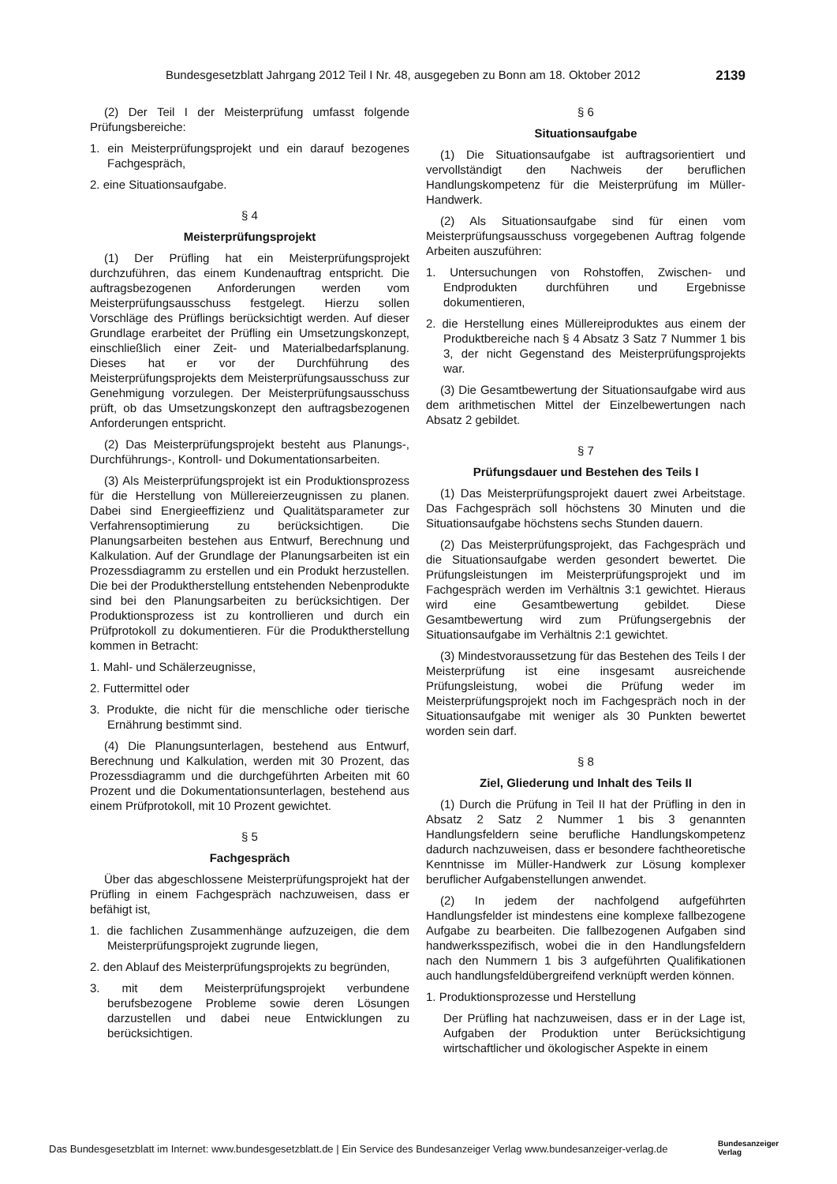Bundesgesetzblatt Jahrgang 2012 Teil I Nr. 48, ausgegeben zu Bonn am 18. Oktober 2012 2139
(2) Der Teil I der Meisterprüfung umfasst folgende Prüfungsbereiche:
1. ein Meisterprüfungsprojekt und ein darauf bezogenes Fachgespräch,
2. eine Situationsaufgabe.
§ 4
Meisterprüfungsprojekt
(1) Der Prüfling hat ein Meisterprüfungsprojekt durchzuführen, das einem Kundenauftrag entspricht. Die auftragsbezogenen Anforderungen werden vom Meisterprüfungsausschuss festgelegt. Hierzu sollen Vorschläge des Prüflings berücksichtigt werden. Auf dieser Grundlage erarbeitet der Prüfling ein Umsetzungskonzept, einschließlich einer Zeit- und Materialbedarfsplanung. Dieses hat er vor der Durchführung des Meisterprüfungsprojekts dem Meisterprüfungsausschuss zur Genehmigung vorzulegen. Der Meisterprüfungsausschuss prüft, ob das Umsetzungskonzept den auftragsbezogenen Anforderungen entspricht.
(2) Das Meisterprüfungsprojekt besteht aus Planungs-, Durchführungs-, Kontroll- und Dokumentationsarbeiten.
(3) Als Meisterprüfungsprojekt ist ein Produktionsprozess für die Herstellung von Müllereierzeugnissen zu planen. Dabei sind Energieeffizienz und Qualitätsparameter zur Verfahrensoptimierung zu berücksichtigen. Die Planungsarbeiten bestehen aus Entwurf, Berechnung und Kalkulation. Auf der Grundlage der Planungsarbeiten ist ein Prozessdiagramm zu erstellen und ein Produkt herzustellen. Die bei der Produktherstellung entstehenden Nebenprodukte sind bei den Planungsarbeiten zu berücksichtigen. Der Produktionsprozess ist zu kontrollieren und durch ein Prüfprotokoll zu dokumentieren. Für die Produktherstellung kommen in Betracht:
1. Mahl- und Schälerzeugnisse,
2. Futtermittel oder
3. Produkte, die nicht für die menschliche oder tierische Ernährung bestimmt sind.
(4) Die Planungsunterlagen, bestehend aus Entwurf, Berechnung und Kalkulation, werden mit 30 Prozent, das Prozessdiagramm und die durchgeführten Arbeiten mit 60 Prozent und die Dokumentationsunterlagen, bestehend aus einem Prüfprotokoll, mit 10 Prozent gewichtet.
§ 5
Fachgespräch
Über das abgeschlossene Meisterprüfungsprojekt hat der Prüfling in einem Fachgespräch nachzuweisen, dass er befähigt ist,
1. die fachlichen Zusammenhänge aufzuzeigen, die dem Meisterprüfungsprojekt zugrunde liegen,
2. den Ablauf des Meisterprüfungsprojekts zu begründen,
3. mit dem Meisterprüfungsprojekt verbundene berufsbezogene Probleme sowie deren Lösungen darzustellen und dabei neue Entwicklungen zu berücksichtigen.
§ 6
Situationsaufgabe
(1) Die Situationsaufgabe ist auftragsorientiert und vervollständigt den Nachweis der beruflichen Handlungskompetenz für die Meisterprüfung im Müller-Handwerk.
(2) Als Situationsaufgabe sind für einen vom Meisterprüfungsausschuss vorgegebenen Auftrag folgende Arbeiten auszuführen:
1. Untersuchungen von Rohstoffen, Zwischen- und Endprodukten durchführen und Ergebnisse dokumentieren,
2. die Herstellung eines Müllereiproduktes aus einem der Produktbereiche nach § 4 Absatz 3 Satz 7 Nummer 1 bis 3, der nicht Gegenstand des Meisterprüfungsprojekts war.
(3) Die Gesamtbewertung der Situationsaufgabe wird aus dem arithmetischen Mittel der Einzelbewertungen nach Absatz 2 gebildet.
§ 7
Prüfungsdauer und Bestehen des Teils I
(1) Das Meisterprüfungsprojekt dauert zwei Arbeitstage. Das Fachgespräch soll höchstens 30 Minuten und die Situationsaufgabe höchstens sechs Stunden dauern.
(2) Das Meisterprüfungsprojekt, das Fachgespräch und die Situationsaufgabe werden gesondert bewertet. Die Prüfungsleistungen im Meisterprüfungsprojekt und im Fachgespräch werden im Verhältnis 3:1 gewichtet. Hieraus wird eine Gesamtbewertung gebildet. Diese Gesamtbewertung wird zum Prüfungsergebnis der Situationsaufgabe im Verhältnis 2:1 gewichtet.
(3) Mindestvoraussetzung für das Bestehen des Teils I der Meisterprüfung ist eine insgesamt ausreichende Prüfungsleistung, wobei die Prüfung weder im Meisterprüfungsprojekt noch im Fachgespräch noch in der Situationsaufgabe mit weniger als 30 Punkten bewertet worden sein darf.
§ 8
Ziel, Gliederung und Inhalt des Teils II
(1) Durch die Prüfung in Teil II hat der Prüfling in den in Absatz 2 Satz 2 Nummer 1 bis 3 genannten Handlungsfeldern seine berufliche Handlungskompetenz dadurch nachzuweisen, dass er besondere fachtheoretische Kenntnisse im Müller-Handwerk zur Lösung komplexer beruflicher Aufgabenstellungen anwendet.
(2) In jedem der nachfolgend aufgeführten Handlungsfelder ist mindestens eine komplexe fallbezogene Aufgabe zu bearbeiten. Die fallbezogenen Aufgaben sind handwerksspezifisch, wobei die in den Handlungsfeldern nach den Nummern 1 bis 3 aufgeführten Qualifikationen auch handlungsfeldübergreifend verknüpft werden können.
1. Produktionsprozesse und Herstellung
Der Prüfling hat nachzuweisen, dass er in der Lage ist, Aufgaben der Produktion unter Berücksichtigung wirtschaftlicher und ökologischer Aspekte in einem
Das Bundesgesetzblatt im Internet: www.bundesgesetzblatt.de | Ein Service des Bundesanzeiger Verlag www.bundesanzeiger-verlag.de
Bundesanzeiger
Verlag